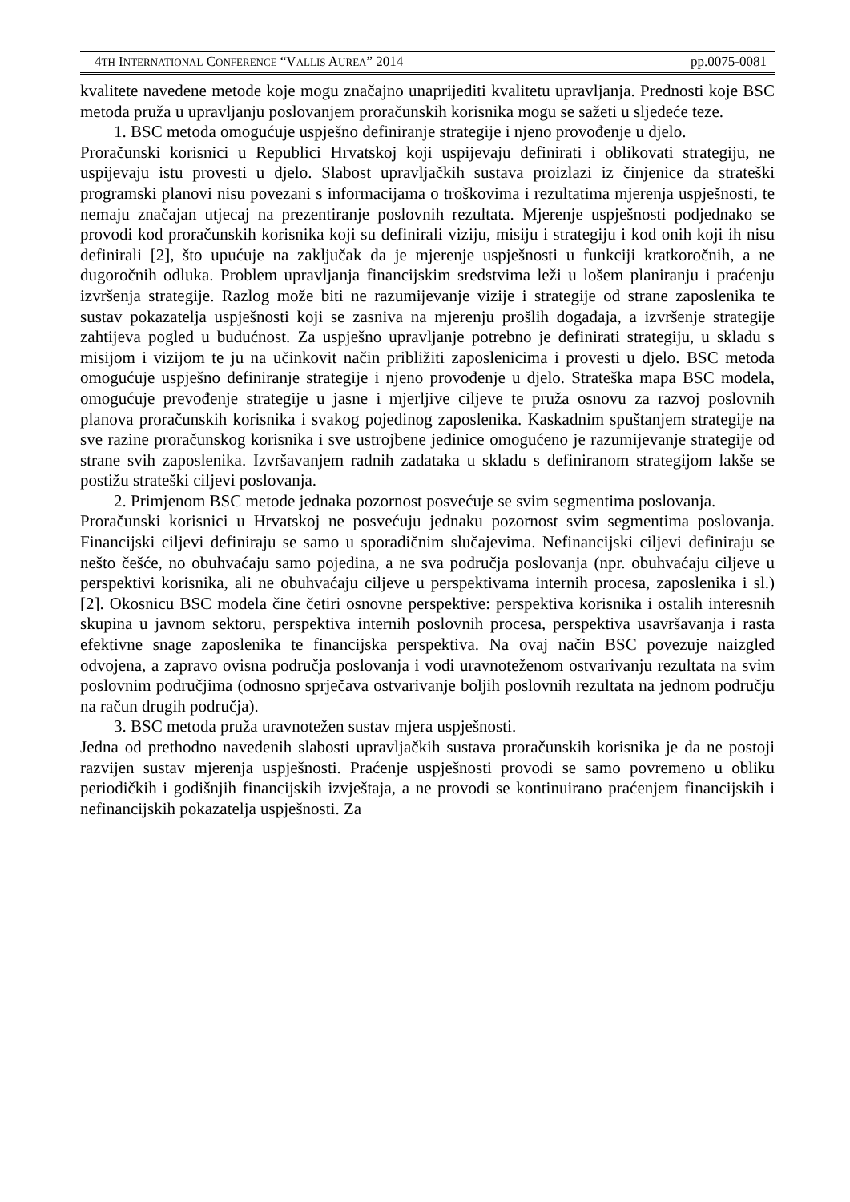4TH INTERNATIONAL CONFERENCE “VALLIS AUREA” 2014 pp.0075-0081
kvalitete navedene metode koje mogu značajno unaprijediti kvalitetu upravljanja. Prednosti koje BSC metoda pruža u upravljanju poslovanjem proračunskih korisnika mogu se sažeti u sljedeće teze.
1. BSC metoda omogućuje uspješno definiranje strategije i njeno provođenje u djelo.
Proračunski korisnici u Republici Hrvatskoj koji uspijevaju definirati i oblikovati strategiju, ne uspijevaju istu provesti u djelo. Slabost upravljačkih sustava proizlazi iz činjenice da strateški programski planovi nisu povezani s informacijama o troškovima i rezultatima mjerenja uspješnosti, te nemaju značajan utjecaj na prezentiranje poslovnih rezultata. Mjerenje uspješnosti podjednako se provodi kod proračunskih korisnika koji su definirali viziju, misiju i strategiju i kod onih koji ih nisu definirali [2], što upućuje na zaključak da je mjerenje uspješnosti u funkciji kratkoročnih, a ne dugoročnih odluka. Problem upravljanja financijskim sredstvima leži u lošem planiranju i praćenju izvršenja strategije. Razlog može biti ne razumijevanje vizije i strategije od strane zaposlenika te sustav pokazatelja uspješnosti koji se zasniva na mjerenju prošlih događaja, a izvršenje strategije zahtijeva pogled u budućnost. Za uspješno upravljanje potrebno je definirati strategiju, u skladu s misijom i vizijom te ju na učinkovit način približiti zaposlenicima i provesti u djelo. BSC metoda omogućuje uspješno definiranje strategije i njeno provođenje u djelo. Strateška mapa BSC modela, omogućuje prevođenje strategije u jasne i mjerljive ciljeve te pruža osnovu za razvoj poslovnih planova proračunskih korisnika i svakog pojedinog zaposlenika. Kaskadnim spuštanjem strategije na sve razine proračunskog korisnika i sve ustrojbene jedinice omogućeno je razumijevanje strategije od strane svih zaposlenika. Izvršavanjem radnih zadataka u skladu s definiranom strategijom lakše se postižu strateški ciljevi poslovanja.
2. Primjenom BSC metode jednaka pozornost posvećuje se svim segmentima poslovanja.
Proračunski korisnici u Hrvatskoj ne posvećuju jednaku pozornost svim segmentima poslovanja. Financijski ciljevi definiraju se samo u sporadičnim slučajevima. Nefinancijski ciljevi definiraju se nešto češće, no obuhvaćaju samo pojedina, a ne sva područja poslovanja (npr. obuhvaćaju ciljeve u perspektivi korisnika, ali ne obuhvaćaju ciljeve u perspektivama internih procesa, zaposlenika i sl.) [2]. Okosnicu BSC modela čine četiri osnovne perspektive: perspektiva korisnika i ostalih interesnih skupina u javnom sektoru, perspektiva internih poslovnih procesa, perspektiva usavršavanja i rasta efektivne snage zaposlenika te financijska perspektiva. Na ovaj način BSC povezuje naizgled odvojena, a zapravo ovisna područja poslovanja i vodi uravnoteženom ostvarivanju rezultata na svim poslovnim područjima (odnosno sprječava ostvarivanje boljih poslovnih rezultata na jednom području na račun drugih područja).
3. BSC metoda pruža uravnotežen sustav mjera uspješnosti.
Jedna od prethodno navedenih slabosti upravljačkih sustava proračunskih korisnika je da ne postoji razvijen sustav mjerenja uspješnosti. Praćenje uspješnosti provodi se samo povremeno u obliku periodičkih i godišnjih financijskih izvještaja, a ne provodi se kontinuirano praćenjem financijskih i nefinancijskih pokazatelja uspješnosti. Za